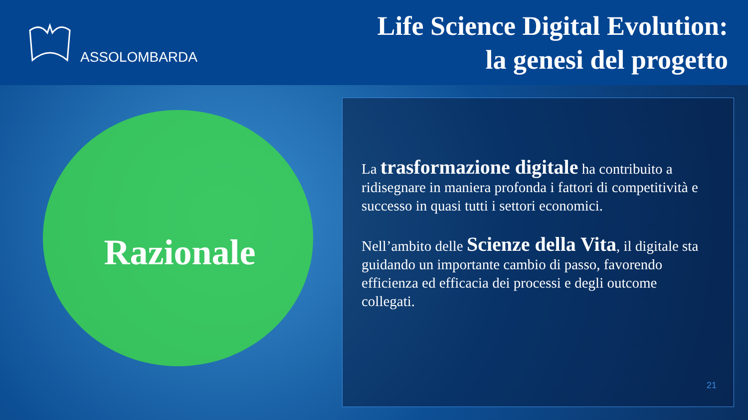ASSOLOMBARDA
Life Science Digital Evolution:
la genesi del progetto
Razionale
La trasformazione digitale ha contribuito a ridisegnare in maniera profonda i fattori di competitività e successo in quasi tutti i settori economici.
Nell’ambito delle Scienze della Vita, il digitale sta guidando un importante cambio di passo, favorendo efficienza ed efficacia dei processi e degli outcome collegati.
21